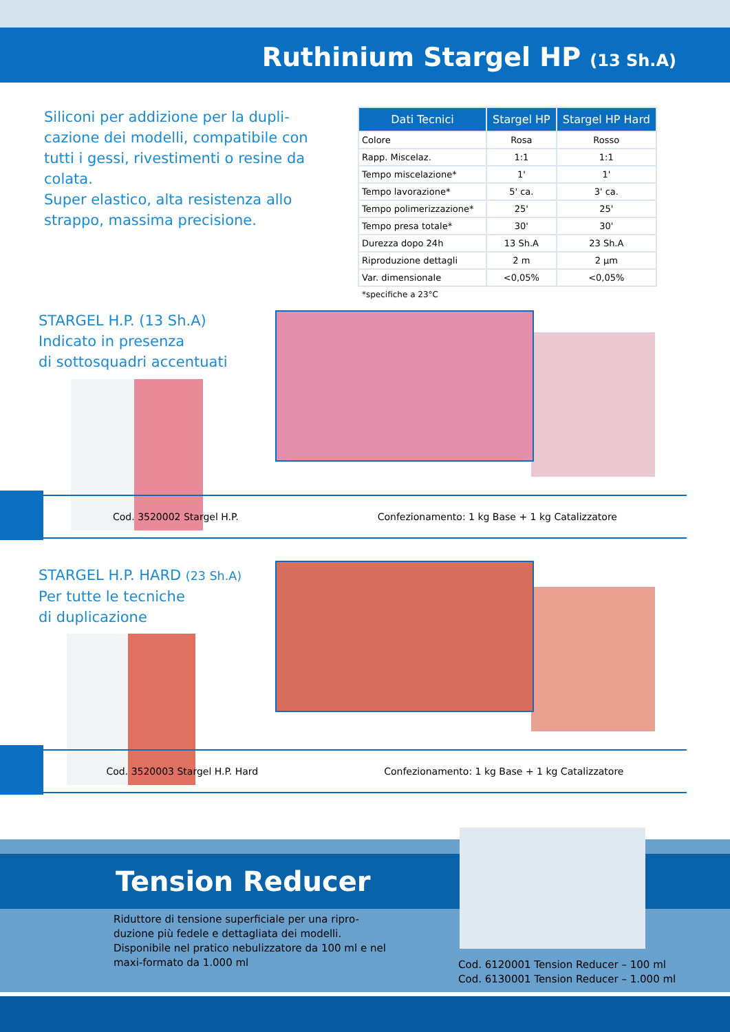Ruthinium Stargel HP (13 Sh.A)
Siliconi per addizione per la dupli-cazione dei modelli, compatibile con tutti i gessi, rivestimenti o resine da colata.
Super elastico, alta resistenza allo strappo, massima precisione.
| Dati Tecnici | Stargel HP | Stargel HP Hard |
| --- | --- | --- |
| Colore | Rosa | Rosso |
| Rapp. Miscelaz. | 1:1 | 1:1 |
| Tempo miscelazione* | 1' | 1' |
| Tempo lavorazione* | 5' ca. | 3' ca. |
| Tempo polimerizzazione* | 25' | 25' |
| Tempo presa totale* | 30' | 30' |
| Durezza dopo 24h | 13 Sh.A | 23 Sh.A |
| Riproduzione dettagli | 2 m | 2 µm |
| Var. dimensionale | <0,05% | <0,05% |
*specifiche a 23°C
STARGEL H.P. (13 Sh.A)
Indicato in presenza
di sottosquadri accentuati
Cod. 3520002 Stargel H.P. Confezionamento: 1 kg Base + 1 kg Catalizzatore
STARGEL H.P. HARD (23 Sh.A)
Per tutte le tecniche
di duplicazione
Cod. 3520003 Stargel H.P. Hard Confezionamento: 1 kg Base + 1 kg Catalizzatore
Tension Reducer
Riduttore di tensione superficiale per una ripro-duzione più fedele e dettagliata dei modelli. Disponibile nel pratico nebulizzatore da 100 ml e nel maxi-formato da 1.000 ml
Cod. 6120001 Tension Reducer – 100 ml
Cod. 6130001 Tension Reducer – 1.000 ml